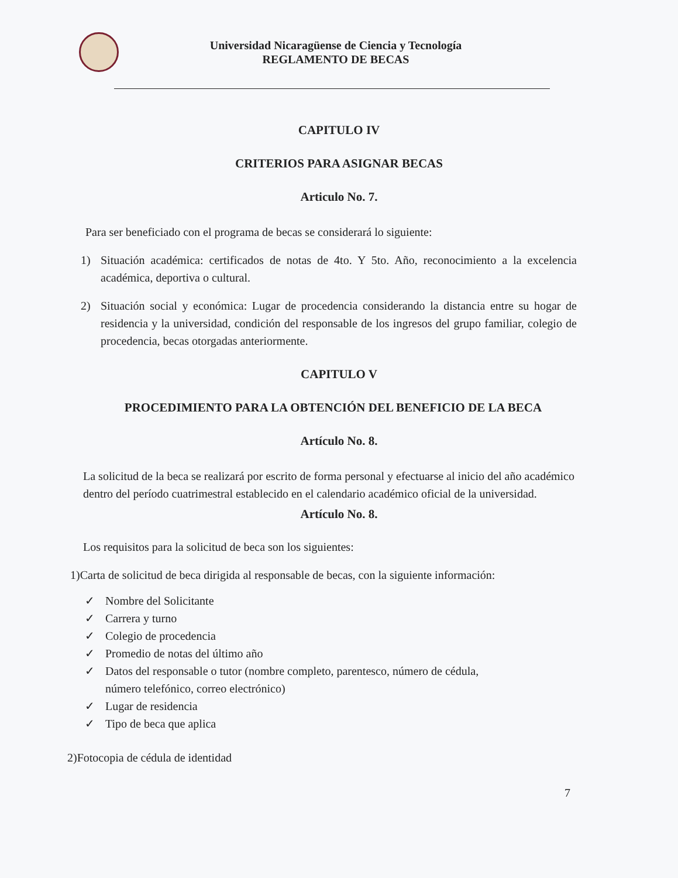Universidad Nicaragüense de Ciencia y Tecnología
REGLAMENTO DE BECAS
CAPITULO IV
CRITERIOS PARA ASIGNAR BECAS
Articulo No. 7.
Para ser beneficiado con el programa de becas se considerará lo siguiente:
1)
Situación académica: certificados de notas de 4to. Y 5to. Año, reconocimiento a la excelencia académica, deportiva o cultural.
2)
Situación social y económica: Lugar de procedencia considerando la distancia entre su hogar de residencia y la universidad, condición del responsable de los ingresos del grupo familiar, colegio de procedencia, becas otorgadas anteriormente.
CAPITULO V
PROCEDIMIENTO PARA LA OBTENCIÓN DEL BENEFICIO DE LA BECA
Artículo No. 8.
La solicitud de la beca se realizará por escrito de forma personal y efectuarse al inicio del año académico dentro del período cuatrimestral establecido en el calendario académico oficial de la universidad.
Artículo No. 8.
Los requisitos para la solicitud de beca son los siguientes:
1)Carta de solicitud de beca dirigida al responsable de becas, con la siguiente información:
✓ Nombre del Solicitante
✓ Carrera y turno
✓ Colegio de procedencia
✓ Promedio de notas del último año
✓ Datos del responsable o tutor (nombre completo, parentesco, número de cédula,
número telefónico, correo electrónico)
✓ Lugar de residencia
✓ Tipo de beca que aplica
2)Fotocopia de cédula de identidad
7